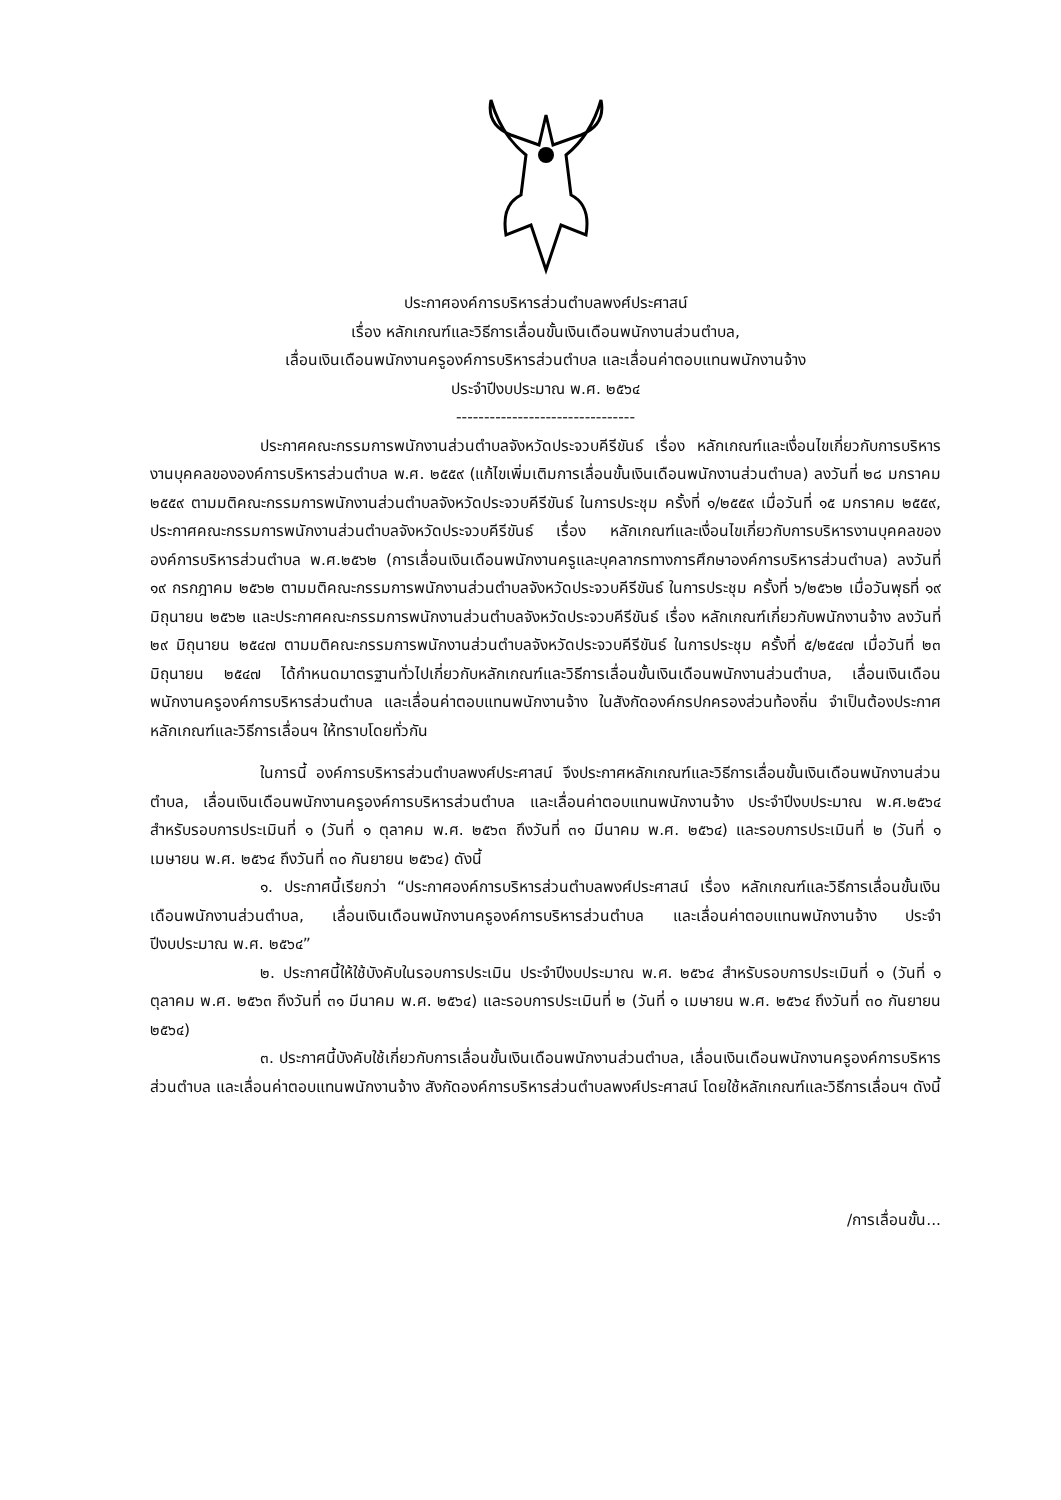ประกาศองค์การบริหารส่วนตำบลพงศ์ประศาสน์
เรื่อง หลักเกณฑ์และวิธีการเลื่อนขั้นเงินเดือนพนักงานส่วนตำบล,
เลื่อนเงินเดือนพนักงานครูองค์การบริหารส่วนตำบล และเลื่อนค่าตอบแทนพนักงานจ้าง
ประจำปีงบประมาณ พ.ศ. ๒๕๖๔
--------------------------------
ประกาศคณะกรรมการพนักงานส่วนตำบลจังหวัดประจวบคีรีขันธ์ เรื่อง หลักเกณฑ์และเงื่อนไขเกี่ยวกับการบริหารงานบุคคลขององค์การบริหารส่วนตำบล พ.ศ. ๒๕๕๙ (แก้ไขเพิ่มเติมการเลื่อนขั้นเงินเดือนพนักงานส่วนตำบล) ลงวันที่ ๒๘ มกราคม ๒๕๕๙ ตามมติคณะกรรมการพนักงานส่วนตำบลจังหวัดประจวบคีรีขันธ์ ในการประชุม ครั้งที่ ๑/๒๕๕๙ เมื่อวันที่ ๑๕ มกราคม ๒๕๕๙, ประกาศคณะกรรมการพนักงานส่วนตำบลจังหวัดประจวบคีรีขันธ์ เรื่อง หลักเกณฑ์และเงื่อนไขเกี่ยวกับการบริหารงานบุคคลขององค์การบริหารส่วนตำบล พ.ศ.๒๕๖๒ (การเลื่อนเงินเดือนพนักงานครูและบุคลากรทางการศึกษาองค์การบริหารส่วนตำบล) ลงวันที่ ๑๙ กรกฎาคม ๒๕๖๒ ตามมติคณะกรรมการพนักงานส่วนตำบลจังหวัดประจวบคีรีขันธ์ ในการประชุม ครั้งที่ ๖/๒๕๖๒ เมื่อวันพุธที่ ๑๙ มิถุนายน ๒๕๖๒ และประกาศคณะกรรมการพนักงานส่วนตำบลจังหวัดประจวบคีรีขันธ์ เรื่อง หลักเกณฑ์เกี่ยวกับพนักงานจ้าง ลงวันที่ ๒๙ มิถุนายน ๒๕๔๗ ตามมติคณะกรรมการพนักงานส่วนตำบลจังหวัดประจวบคีรีขันธ์ ในการประชุม ครั้งที่ ๕/๒๕๔๗ เมื่อวันที่ ๒๓ มิถุนายน ๒๕๔๗ ได้กำหนดมาตรฐานทั่วไปเกี่ยวกับหลักเกณฑ์และวิธีการเลื่อนขั้นเงินเดือนพนักงานส่วนตำบล, เลื่อนเงินเดือนพนักงานครูองค์การบริหารส่วนตำบล และเลื่อนค่าตอบแทนพนักงานจ้าง ในสังกัดองค์กรปกครองส่วนท้องถิ่น จำเป็นต้องประกาศหลักเกณฑ์และวิธีการเลื่อนฯ ให้ทราบโดยทั่วกัน
ในการนี้ องค์การบริหารส่วนตำบลพงศ์ประศาสน์ จึงประกาศหลักเกณฑ์และวิธีการเลื่อนขั้นเงินเดือนพนักงานส่วนตำบล, เลื่อนเงินเดือนพนักงานครูองค์การบริหารส่วนตำบล และเลื่อนค่าตอบแทนพนักงานจ้าง ประจำปีงบประมาณ พ.ศ.๒๕๖๔ สำหรับรอบการประเมินที่ ๑ (วันที่ ๑ ตุลาคม พ.ศ. ๒๕๖๓ ถึงวันที่ ๓๑ มีนาคม พ.ศ. ๒๕๖๔) และรอบการประเมินที่ ๒ (วันที่ ๑ เมษายน พ.ศ. ๒๕๖๔ ถึงวันที่ ๓๐ กันยายน ๒๕๖๔) ดังนี้
๑. ประกาศนี้เรียกว่า “ประกาศองค์การบริหารส่วนตำบลพงศ์ประศาสน์ เรื่อง หลักเกณฑ์และวิธีการเลื่อนขั้นเงินเดือนพนักงานส่วนตำบล, เลื่อนเงินเดือนพนักงานครูองค์การบริหารส่วนตำบล และเลื่อนค่าตอบแทนพนักงานจ้าง ประจำปีงบประมาณ พ.ศ. ๒๕๖๔”
๒. ประกาศนี้ให้ใช้บังคับในรอบการประเมิน ประจำปีงบประมาณ พ.ศ. ๒๕๖๔ สำหรับรอบการประเมินที่ ๑ (วันที่ ๑ ตุลาคม พ.ศ. ๒๕๖๓ ถึงวันที่ ๓๑ มีนาคม พ.ศ. ๒๕๖๔) และรอบการประเมินที่ ๒ (วันที่ ๑ เมษายน พ.ศ. ๒๕๖๔ ถึงวันที่ ๓๐ กันยายน ๒๕๖๔)
๓. ประกาศนี้บังคับใช้เกี่ยวกับการเลื่อนขั้นเงินเดือนพนักงานส่วนตำบล, เลื่อนเงินเดือนพนักงานครูองค์การบริหารส่วนตำบล และเลื่อนค่าตอบแทนพนักงานจ้าง สังกัดองค์การบริหารส่วนตำบลพงศ์ประศาสน์ โดยใช้หลักเกณฑ์และวิธีการเลื่อนฯ ดังนี้
/การเลื่อนขั้น...